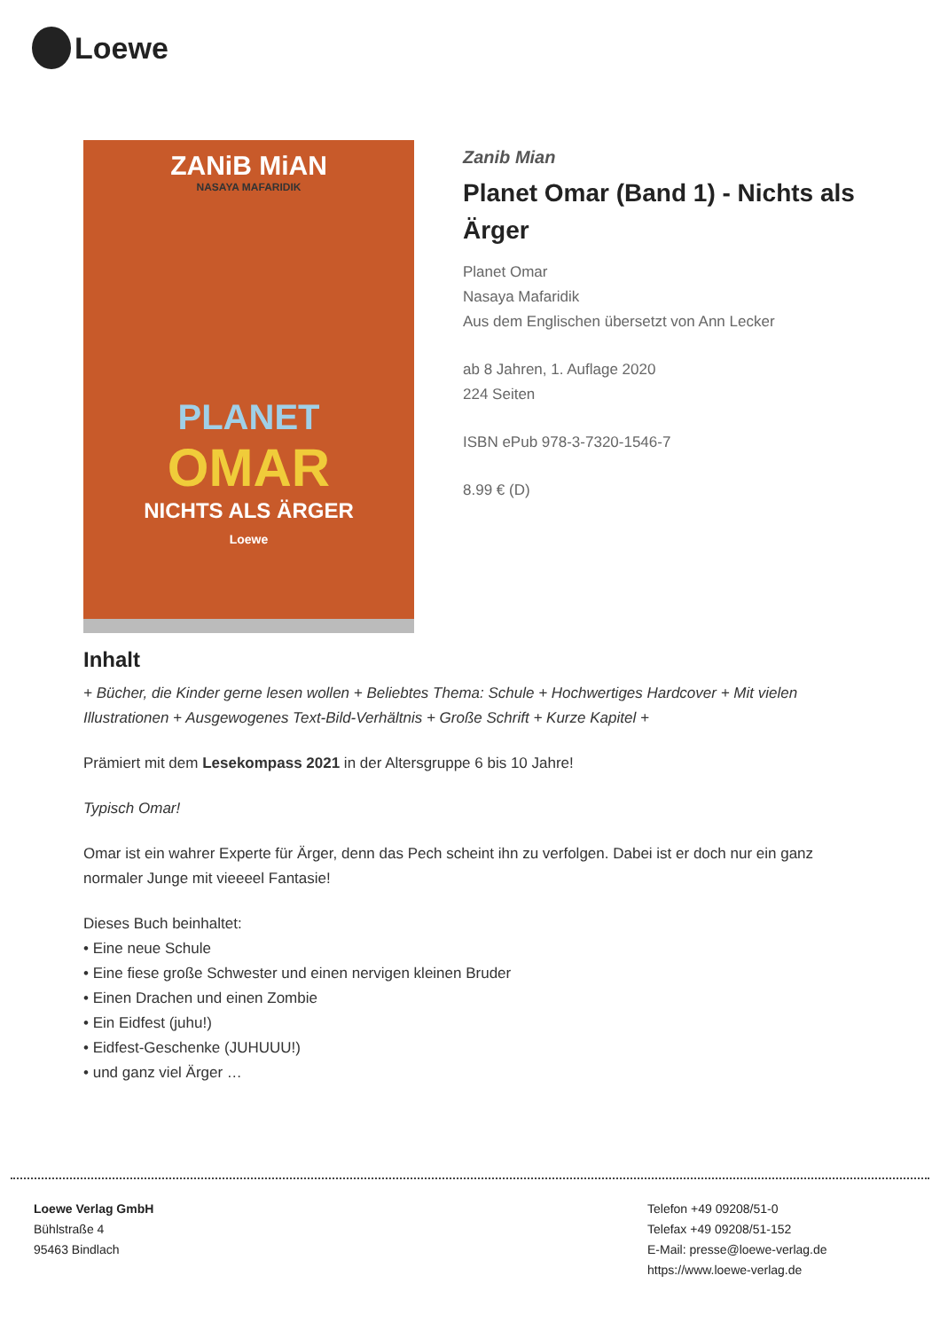Loewe
ZANiB MiAN
NASAYA MAFARIDIK
PLANET
OMAR
NICHTS ALS ÄRGER
Loewe
Zanib Mian
Planet Omar (Band 1) - Nichts als Ärger
Planet Omar
Nasaya Mafaridik
Aus dem Englischen übersetzt von Ann Lecker
ab 8 Jahren, 1. Auflage 2020
224 Seiten
ISBN ePub 978-3-7320-1546-7
8.99 € (D)
Inhalt
+ Bücher, die Kinder gerne lesen wollen + Beliebtes Thema: Schule + Hochwertiges Hardcover + Mit vielen Illustrationen + Ausgewogenes Text-Bild-Verhältnis + Große Schrift + Kurze Kapitel +
Prämiert mit dem Lesekompass 2021 in der Altersgruppe 6 bis 10 Jahre!
Typisch Omar!
Omar ist ein wahrer Experte für Ärger, denn das Pech scheint ihn zu verfolgen. Dabei ist er doch nur ein ganz normaler Junge mit vieeeel Fantasie!
Dieses Buch beinhaltet:
• Eine neue Schule
• Eine fiese große Schwester und einen nervigen kleinen Bruder
• Einen Drachen und einen Zombie
• Ein Eidfest (juhu!)
• Eidfest-Geschenke (JUHUUU!)
• und ganz viel Ärger …
Loewe Verlag GmbH
Bühlstraße 4
95463 Bindlach
Telefon +49 09208/51-0
Telefax +49 09208/51-152
E-Mail: presse@loewe-verlag.de
https://www.loewe-verlag.de